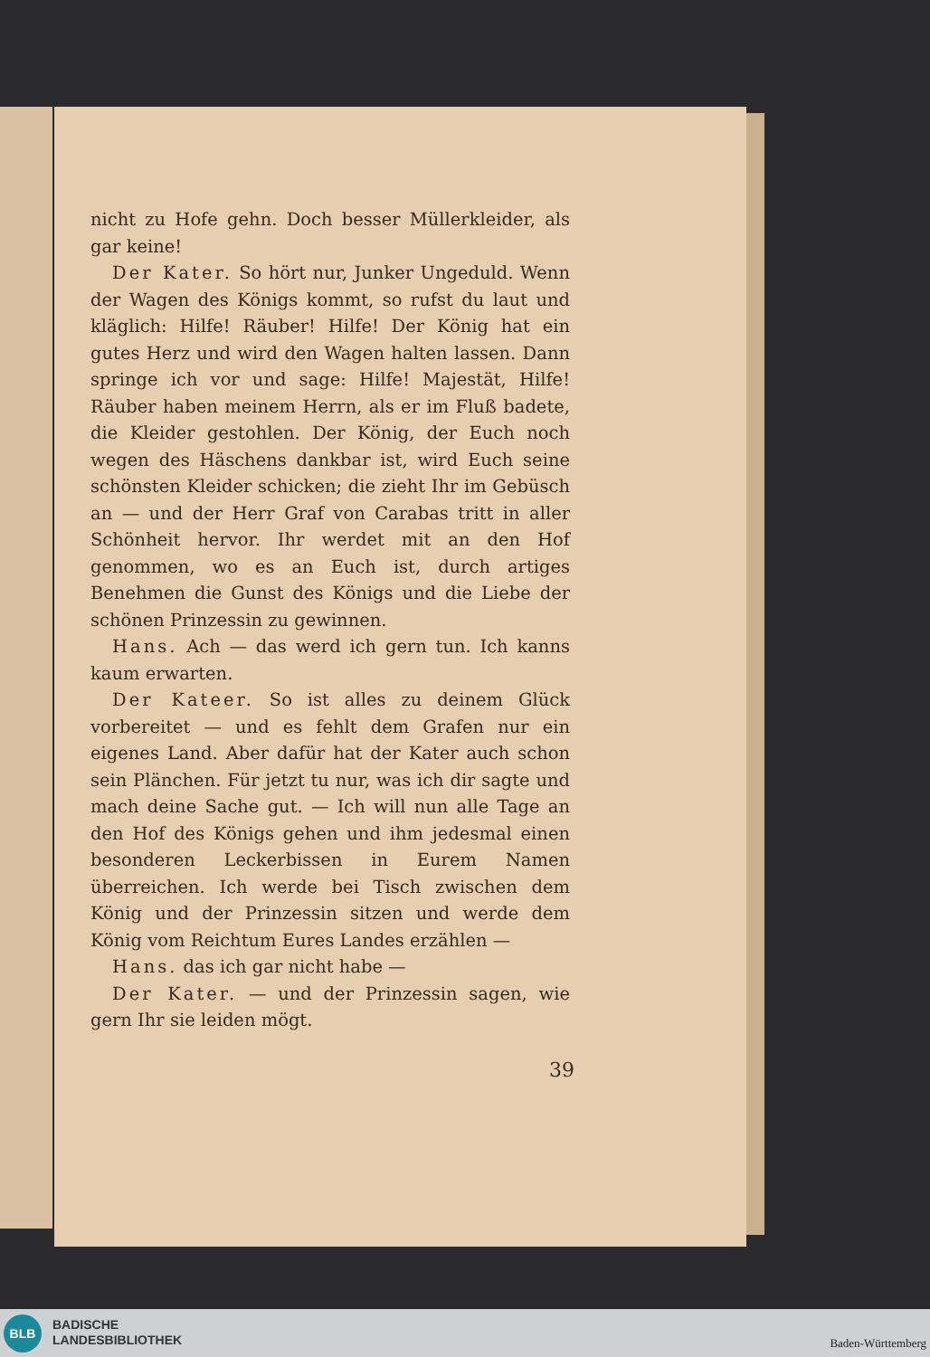nicht zu Hofe gehn. Doch besser Müllerkleider, als gar keine!
Der Kater. So hört nur, Junker Ungeduld. Wenn der Wagen des Königs kommt, so rufst du laut und kläglich: Hilfe! Räuber! Hilfe! Der König hat ein gutes Herz und wird den Wagen halten lassen. Dann springe ich vor und sage: Hilfe! Majestät, Hilfe! Räuber haben meinem Herrn, als er im Fluß badete, die Kleider gestohlen. Der König, der Euch noch wegen des Häschens dankbar ist, wird Euch seine schönsten Kleider schicken; die zieht Ihr im Gebüsch an — und der Herr Graf von Carabas tritt in aller Schönheit hervor. Ihr werdet mit an den Hof genommen, wo es an Euch ist, durch artiges Benehmen die Gunst des Königs und die Liebe der schönen Prinzessin zu gewinnen.
Hans. Ach — das werd ich gern tun. Ich kanns kaum erwarten.
Der Kateer. So ist alles zu deinem Glück vorbereitet — und es fehlt dem Grafen nur ein eigenes Land. Aber dafür hat der Kater auch schon sein Plänchen. Für jetzt tu nur, was ich dir sagte und mach deine Sache gut. — Ich will nun alle Tage an den Hof des Königs gehen und ihm jedesmal einen besonderen Leckerbissen in Eurem Namen überreichen. Ich werde bei Tisch zwischen dem König und der Prinzessin sitzen und werde dem König vom Reichtum Eures Landes erzählen —
Hans. das ich gar nicht habe —
Der Kater. — und der Prinzessin sagen, wie gern Ihr sie leiden mögt.
39
BLB
BADISCHE
LANDESBIBLIOTHEK
Baden-Württemberg